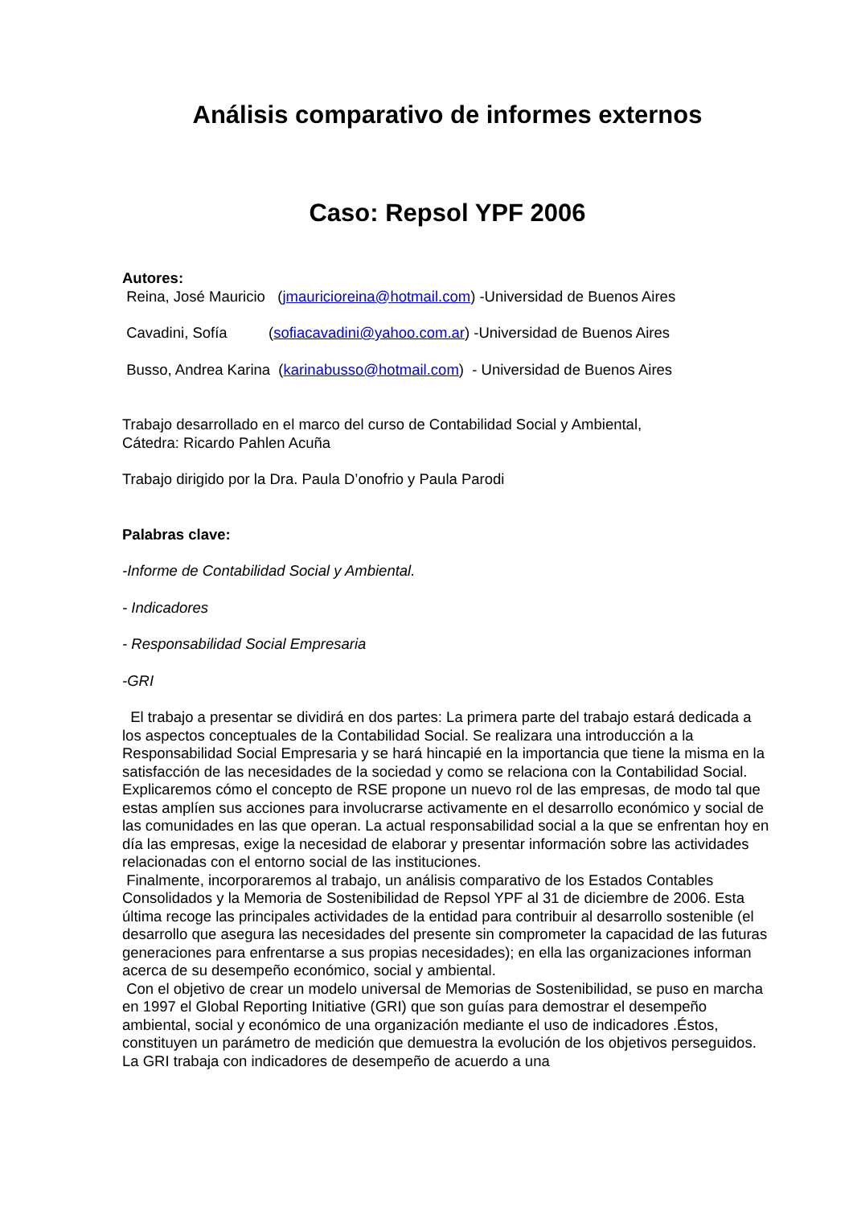Análisis comparativo de informes externos
Caso: Repsol YPF 2006
Autores:
Reina, José Mauricio (jmauricioreina@hotmail.com) -Universidad de Buenos Aires
Cavadini, Sofía (sofiacavadini@yahoo.com.ar) -Universidad de Buenos Aires
Busso, Andrea Karina (karinabusso@hotmail.com) - Universidad de Buenos Aires
Trabajo desarrollado en el marco del curso de Contabilidad Social y Ambiental,
Cátedra: Ricardo Pahlen Acuña
Trabajo dirigido por la Dra. Paula D’onofrio y Paula Parodi
Palabras clave:
-Informe de Contabilidad Social y Ambiental.
- Indicadores
- Responsabilidad Social Empresaria
-GRI
El trabajo a presentar se dividirá en dos partes: La primera parte del trabajo estará dedicada a los aspectos conceptuales de la Contabilidad Social. Se realizara una introducción a la Responsabilidad Social Empresaria y se hará hincapié en la importancia que tiene la misma en la satisfacción de las necesidades de la sociedad y como se relaciona con la Contabilidad Social. Explicaremos cómo el concepto de RSE propone un nuevo rol de las empresas, de modo tal que estas amplíen sus acciones para involucrarse activamente en el desarrollo económico y social de las comunidades en las que operan. La actual responsabilidad social a la que se enfrentan hoy en día las empresas, exige la necesidad de elaborar y presentar información sobre las actividades relacionadas con el entorno social de las instituciones.
Finalmente, incorporaremos al trabajo, un análisis comparativo de los Estados Contables Consolidados y la Memoria de Sostenibilidad de Repsol YPF al 31 de diciembre de 2006. Esta última recoge las principales actividades de la entidad para contribuir al desarrollo sostenible (el desarrollo que asegura las necesidades del presente sin comprometer la capacidad de las futuras generaciones para enfrentarse a sus propias necesidades); en ella las organizaciones informan acerca de su desempeño económico, social y ambiental.
Con el objetivo de crear un modelo universal de Memorias de Sostenibilidad, se puso en marcha en 1997 el Global Reporting Initiative (GRI) que son guías para demostrar el desempeño ambiental, social y económico de una organización mediante el uso de indicadores .Éstos, constituyen un parámetro de medición que demuestra la evolución de los objetivos perseguidos. La GRI trabaja con indicadores de desempeño de acuerdo a una